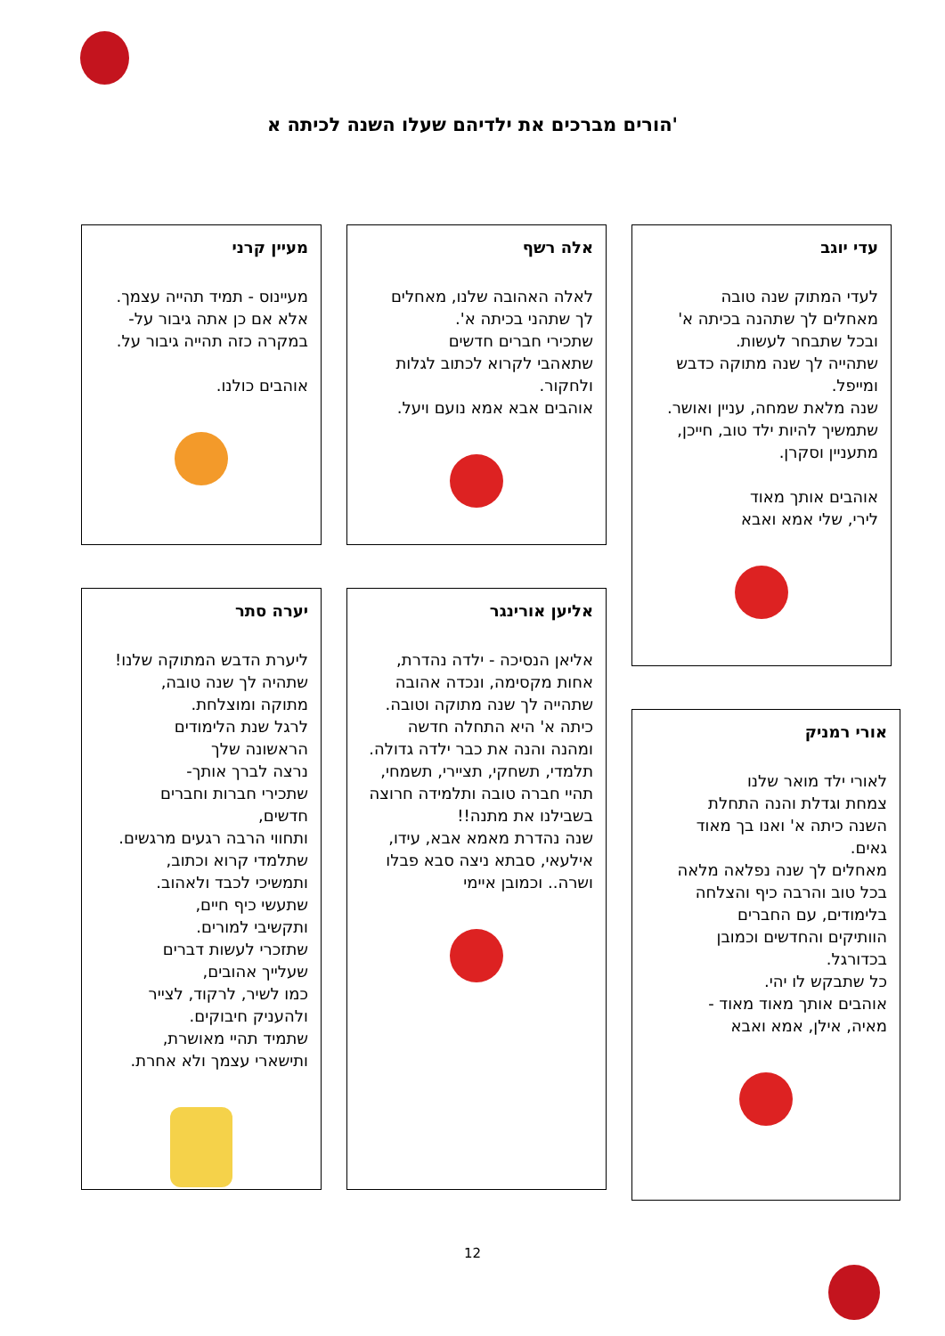הורים מברכים את ילדיהם שעלו השנה לכיתה א'
עדי יוגב
לעדי המתוק שנה טובה
מאחלים לך שתהנה בכיתה א'
ובכל שתבחר לעשות.
שתהייה לך שנה מתוקה כדבש
ומייפל.
שנה מלאת שמחה, עניין ואושר.
שתמשיך להיות ילד טוב, חייכן,
מתעניין וסקרן.
אוהבים אותך מאוד
לירי, שלי אמא ואבא
אורי רמניק
לאורי ילד מואר שלנו
צמחת וגדלת והנה התחלת
השנה כיתה א' ואנו בך מאוד
גאים.
מאחלים לך שנה נפלאה מלאה
בכל טוב והרבה כיף והצלחה
בלימודים, עם החברים
הוותיקים והחדשים וכמובן
בכדורגל.
כל שתבקש לו יהי.
אוהבים אותך מאוד מאוד -
מאיה, אילן, אמא ואבא
אלה רשף
לאלה האהובה שלנו, מאחלים
לך שתהני בכיתה א'.
שתכירי חברים חדשים
שתאהבי לקרוא לכתוב לגלות
ולחקור.
אוהבים אבא אמא נועם ויעל.
אליען אורינגר
אליאן הנסיכה - ילדה נהדרת,
אחות מקסימה, ונכדה אהובה
שתהייה לך שנה מתוקה וטובה.
כיתה א' היא התחלה חדשה
ומהנה והנה את כבר ילדה גדולה.
תלמדי, תשחקי, תציירי, תשמחי,
תהיי חברה טובה ותלמידה חרוצה
בשבילנו את מתנה!!
שנה נהדרת מאמא אבא, עידו,
אילעאי, סבתא ניצה סבא פבלו
ושרה.. וכמובן איימי
מעיין קרני
מעיינוס - תמיד תהייה עצמך.
אלא אם כן אתה גיבור על-
במקרה כזה תהייה גיבור על.
אוהבים כולנו.
יערה סתר
ליערת הדבש המתוקה שלנו!
שתהיה לך שנה טובה,
מתוקה ומוצלחת.
לרגל שנת הלימודים
הראשונה שלך
נרצה לברך אותך-
שתכירי חברות וחברים
חדשים,
ותחווי הרבה רגעים מרגשים.
שתלמדי קרוא וכתוב,
ותמשיכי לכבד ולאהוב.
שתעשי כיף חיים,
ותקשיבי למורים.
שתזכרי לעשות דברים
שעלייך אהובים,
כמו לשיר, לרקוד, לצייר
ולהעניק חיבוקים.
שתמיד תהיי מאושרת,
ותישארי עצמך ולא אחרת.
12